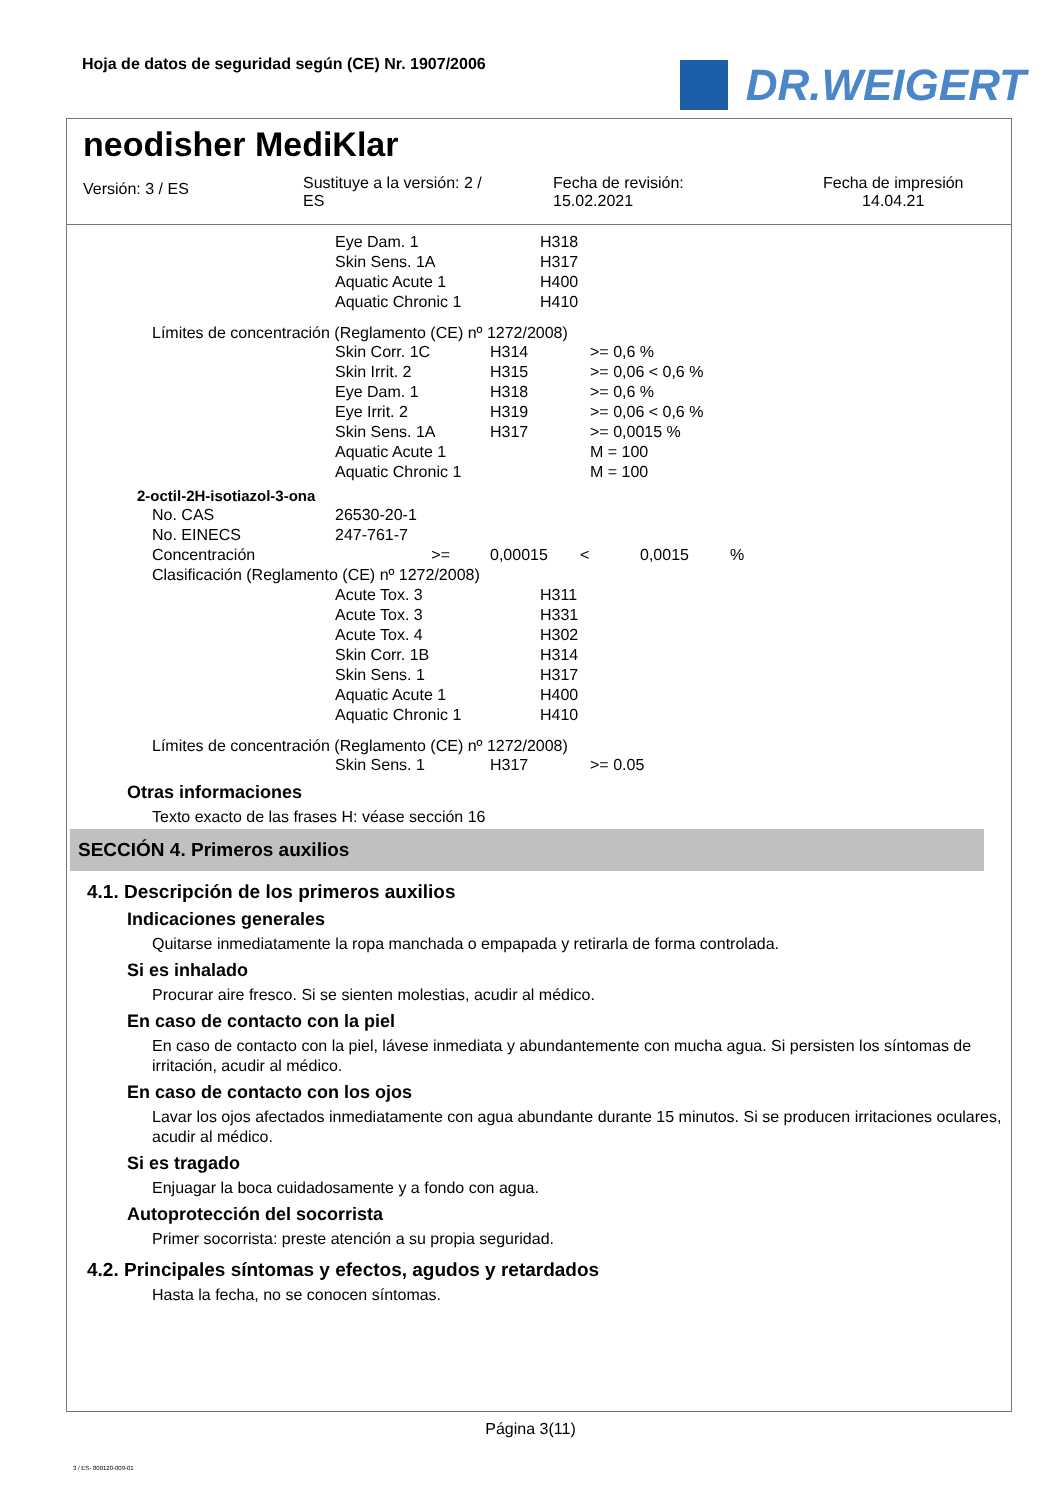Hoja de datos de seguridad según (CE) Nr. 1907/2006
DR.WEIGERT
neodisher MediKlar
Versión: 3 / ES
Sustituye a la versión: 2 /
ES
Fecha de revisión:
15.02.2021
Fecha de impresión
14.04.21
| Eye Dam. 1 | H318 |
| Skin Sens. 1A | H317 |
| Aquatic Acute 1 | H400 |
| Aquatic Chronic 1 | H410 |
Límites de concentración (Reglamento (CE) nº 1272/2008)
| Skin Corr. 1C | H314 | >= 0,6 % |
| Skin Irrit. 2 | H315 | >= 0,06 < 0,6 % |
| Eye Dam. 1 | H318 | >= 0,6 % |
| Eye Irrit. 2 | H319 | >= 0,06 < 0,6 % |
| Skin Sens. 1A | H317 | >= 0,0015 % |
| Aquatic Acute 1 | | M = 100 |
| Aquatic Chronic 1 | | M = 100 |
2-octil-2H-isotiazol-3-ona
| No. CAS | 26530-20-1 | | | | |
| No. EINECS | 247-761-7 | | | | |
| Concentración | >= | 0,00015 | < | 0,0015 | % |
| Clasificación (Reglamento (CE) nº 1272/2008) | | | | | |
| Acute Tox. 3 | H311 |
| Acute Tox. 3 | H331 |
| Acute Tox. 4 | H302 |
| Skin Corr. 1B | H314 |
| Skin Sens. 1 | H317 |
| Aquatic Acute 1 | H400 |
| Aquatic Chronic 1 | H410 |
Límites de concentración (Reglamento (CE) nº 1272/2008)
| Skin Sens. 1 | H317 | >= 0.05 |
Otras informaciones
Texto exacto de las frases H: véase sección 16
SECCIÓN 4. Primeros auxilios
4.1. Descripción de los primeros auxilios
Indicaciones generales
Quitarse inmediatamente la ropa manchada o empapada y retirarla de forma controlada.
Si es inhalado
Procurar aire fresco. Si se sienten molestias, acudir al médico.
En caso de contacto con la piel
En caso de contacto con la piel, lávese inmediata y abundantemente con mucha agua. Si persisten los síntomas de irritación, acudir al médico.
En caso de contacto con los ojos
Lavar los ojos afectados inmediatamente con agua abundante durante 15 minutos. Si se producen irritaciones oculares, acudir al médico.
Si es tragado
Enjuagar la boca cuidadosamente y a fondo con agua.
Autoprotección del socorrista
Primer socorrista: preste atención a su propia seguridad.
4.2. Principales síntomas y efectos, agudos y retardados
Hasta la fecha, no se conocen síntomas.
Página 3(11)
3 / ES- 800120-009-01